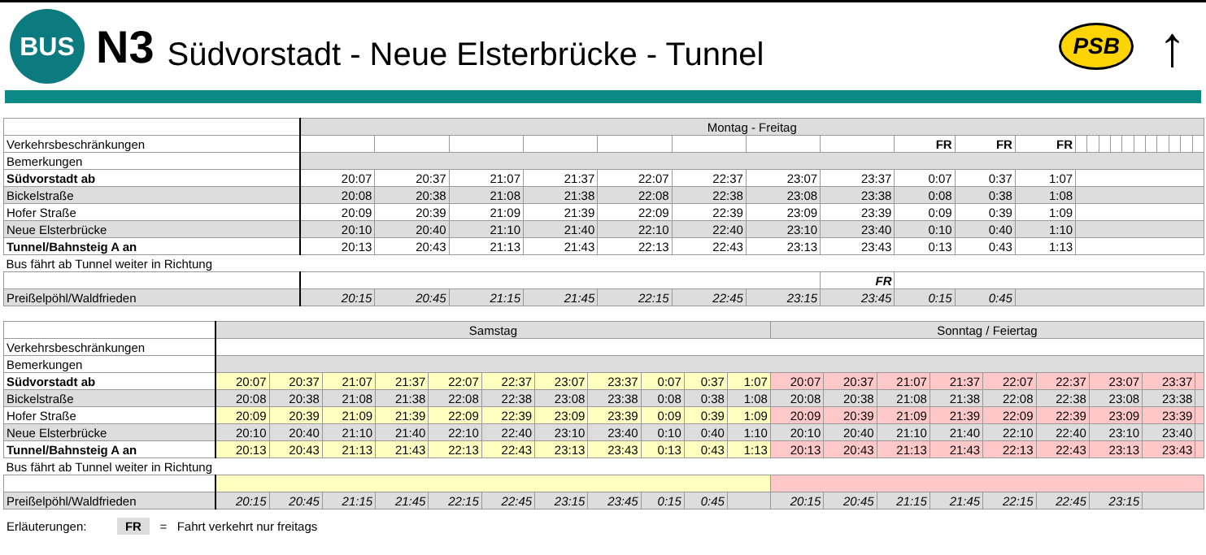BUS
N3
Südvorstadt - Neue Elsterbrücke - Tunnel
PSB
↑
| | Montag - Freitag | | | | | | | | | | | | | | | | | | | | | |
| Verkehrsbeschränkungen | | | | | | | | | FR | FR | FR | | | | | | | | | | | |
| Bemerkungen | | | | | | | | | | | | | | | | | | | | | | |
| Südvorstadt ab | 20:07 | 20:37 | 21:07 | 21:37 | 22:07 | 22:37 | 23:07 | 23:37 | 0:07 | 0:37 | 1:07 | | | | | | | | | | | |
| Bickelstraße | 20:08 | 20:38 | 21:08 | 21:38 | 22:08 | 22:38 | 23:08 | 23:38 | 0:08 | 0:38 | 1:08 | | | | | | | | | | | |
| Hofer Straße | 20:09 | 20:39 | 21:09 | 21:39 | 22:09 | 22:39 | 23:09 | 23:39 | 0:09 | 0:39 | 1:09 | | | | | | | | | | | |
| Neue Elsterbrücke | 20:10 | 20:40 | 21:10 | 21:40 | 22:10 | 22:40 | 23:10 | 23:40 | 0:10 | 0:40 | 1:10 | | | | | | | | | | | |
| Tunnel/Bahnsteig A an | 20:13 | 20:43 | 21:13 | 21:43 | 22:13 | 22:43 | 23:13 | 23:43 | 0:13 | 0:43 | 1:13 | | | | | | | | | | | |
| Bus fährt ab Tunnel weiter in Richtung | | | | | | | | | | | | | | | | | | | | | | |
| | | | | | | | | FR | | | | | | | | | | | | | | |
| Preißelpöhl/Waldfrieden | 20:15 | 20:45 | 21:15 | 21:45 | 22:15 | 22:45 | 23:15 | 23:45 | 0:15 | 0:45 | | | | | | | | | | | | |
| | Samstag | | | | | | | | | | | Sonntag / Feiertag | | | | | | | | |
| Verkehrsbeschränkungen | | | | | | | | | | | | | | | | | | | | |
| Bemerkungen | | | | | | | | | | | | | | | | | | | | |
| Südvorstadt ab | 20:07 | 20:37 | 21:07 | 21:37 | 22:07 | 22:37 | 23:07 | 23:37 | 0:07 | 0:37 | 1:07 | 20:07 | 20:37 | 21:07 | 21:37 | 22:07 | 22:37 | 23:07 | 23:37 | |
| Bickelstraße | 20:08 | 20:38 | 21:08 | 21:38 | 22:08 | 22:38 | 23:08 | 23:38 | 0:08 | 0:38 | 1:08 | 20:08 | 20:38 | 21:08 | 21:38 | 22:08 | 22:38 | 23:08 | 23:38 | |
| Hofer Straße | 20:09 | 20:39 | 21:09 | 21:39 | 22:09 | 22:39 | 23:09 | 23:39 | 0:09 | 0:39 | 1:09 | 20:09 | 20:39 | 21:09 | 21:39 | 22:09 | 22:39 | 23:09 | 23:39 | |
| Neue Elsterbrücke | 20:10 | 20:40 | 21:10 | 21:40 | 22:10 | 22:40 | 23:10 | 23:40 | 0:10 | 0:40 | 1:10 | 20:10 | 20:40 | 21:10 | 21:40 | 22:10 | 22:40 | 23:10 | 23:40 | |
| Tunnel/Bahnsteig A an | 20:13 | 20:43 | 21:13 | 21:43 | 22:13 | 22:43 | 23:13 | 23:43 | 0:13 | 0:43 | 1:13 | 20:13 | 20:43 | 21:13 | 21:43 | 22:13 | 22:43 | 23:13 | 23:43 | |
| Bus fährt ab Tunnel weiter in Richtung | | | | | | | | | | | | | | | | | | | | |
| Preißelpöhl/Waldfrieden | 20:15 | 20:45 | 21:15 | 21:45 | 22:15 | 22:45 | 23:15 | 23:45 | 0:15 | 0:45 | | 20:15 | 20:45 | 21:15 | 21:45 | 22:15 | 22:45 | 23:15 | | |
Erläuterungen: FR = Fahrt verkehrt nur freitags